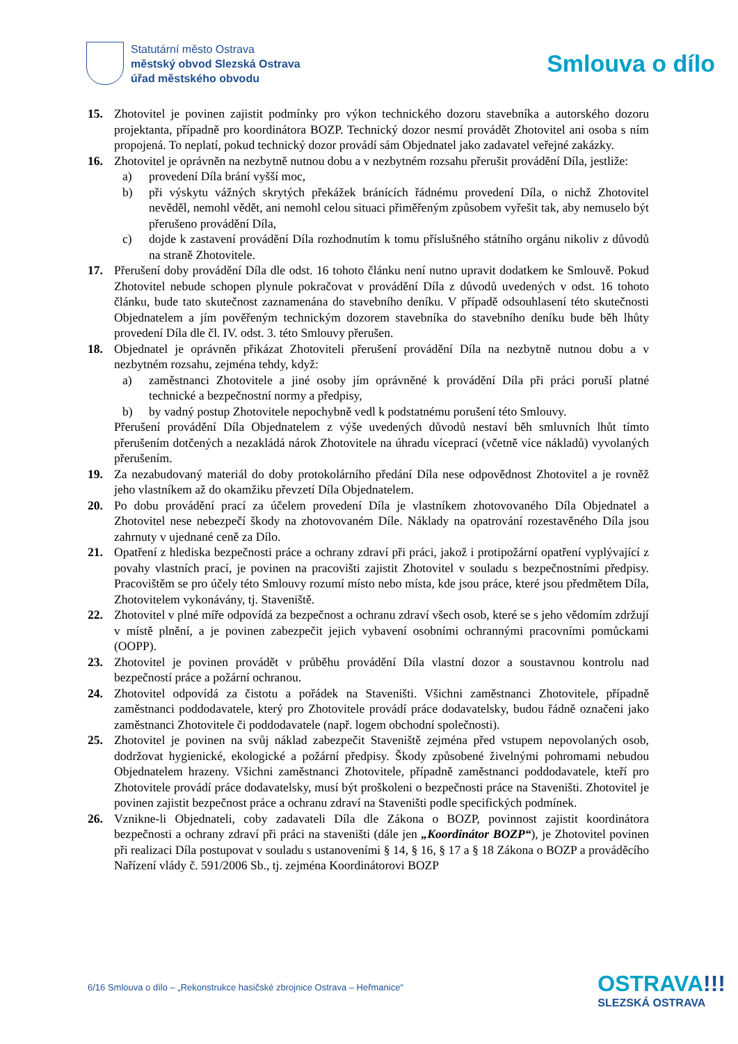Statutární město Ostrava
městský obvod Slezská Ostrava
úřad městského obvodu
Smlouva o dílo
15. Zhotovitel je povinen zajistit podmínky pro výkon technického dozoru stavebníka a autorského dozoru projektanta, případně pro koordinátora BOZP. Technický dozor nesmí provádět Zhotovitel ani osoba s ním propojená. To neplatí, pokud technický dozor provádí sám Objednatel jako zadavatel veřejné zakázky.
16. Zhotovitel je oprávněn na nezbytně nutnou dobu a v nezbytném rozsahu přerušit provádění Díla, jestliže:
a) provedení Díla brání vyšší moc,
b) při výskytu vážných skrytých překážek bránících řádnému provedení Díla, o nichž Zhotovitel nevěděl, nemohl vědět, ani nemohl celou situaci přiměřeným způsobem vyřešit tak, aby nemuselo být přerušeno provádění Díla,
c) dojde k zastavení provádění Díla rozhodnutím k tomu příslušného státního orgánu nikoliv z důvodů na straně Zhotovitele.
17. Přerušení doby provádění Díla dle odst. 16 tohoto článku není nutno upravit dodatkem ke Smlouvě. Pokud Zhotovitel nebude schopen plynule pokračovat v provádění Díla z důvodů uvedených v odst. 16 tohoto článku, bude tato skutečnost zaznamenána do stavebního deníku. V případě odsouhlasení této skutečnosti Objednatelem a jím pověřeným technickým dozorem stavebníka do stavebního deníku bude běh lhůty provedení Díla dle čl. IV. odst. 3. této Smlouvy přerušen.
18. Objednatel je oprávněn přikázat Zhotoviteli přerušení provádění Díla na nezbytně nutnou dobu a v nezbytném rozsahu, zejména tehdy, když:
a) zaměstnanci Zhotovitele a jiné osoby jím oprávněné k provádění Díla při práci poruší platné technické a bezpečnostní normy a předpisy,
b) by vadný postup Zhotovitele nepochybně vedl k podstatnému porušení této Smlouvy.
Přerušení provádění Díla Objednatelem z výše uvedených důvodů nestaví běh smluvních lhůt tímto přerušením dotčených a nezakládá nárok Zhotovitele na úhradu víceprací (včetně více nákladů) vyvolaných přerušením.
19. Za nezabudovaný materiál do doby protokolárního předání Díla nese odpovědnost Zhotovitel a je rovněž jeho vlastníkem až do okamžiku převzetí Díla Objednatelem.
20. Po dobu provádění prací za účelem provedení Díla je vlastníkem zhotovovaného Díla Objednatel a Zhotovitel nese nebezpečí škody na zhotovovaném Díle. Náklady na opatrování rozestavěného Díla jsou zahrnuty v ujednané ceně za Dílo.
21. Opatření z hlediska bezpečnosti práce a ochrany zdraví při práci, jakož i protipožární opatření vyplývající z povahy vlastních prací, je povinen na pracovišti zajistit Zhotovitel v souladu s bezpečnostními předpisy. Pracovištěm se pro účely této Smlouvy rozumí místo nebo místa, kde jsou práce, které jsou předmětem Díla, Zhotovitelem vykonávány, tj. Staveniště.
22. Zhotovitel v plné míře odpovídá za bezpečnost a ochranu zdraví všech osob, které se s jeho vědomím zdržují v místě plnění, a je povinen zabezpečit jejich vybavení osobními ochrannými pracovními pomůckami (OOPP).
23. Zhotovitel je povinen provádět v průběhu provádění Díla vlastní dozor a soustavnou kontrolu nad bezpečností práce a požární ochranou.
24. Zhotovitel odpovídá za čistotu a pořádek na Staveništi. Všichni zaměstnanci Zhotovitele, případně zaměstnanci poddodavatele, který pro Zhotovitele provádí práce dodavatelsky, budou řádně označeni jako zaměstnanci Zhotovitele či poddodavatele (např. logem obchodní společnosti).
25. Zhotovitel je povinen na svůj náklad zabezpečit Staveniště zejména před vstupem nepovolaných osob, dodržovat hygienické, ekologické a požární předpisy. Škody způsobené živelnými pohromami nebudou Objednatelem hrazeny. Všichni zaměstnanci Zhotovitele, případně zaměstnanci poddodavatele, kteří pro Zhotovitele provádí práce dodavatelsky, musí být proškoleni o bezpečnosti práce na Staveništi. Zhotovitel je povinen zajistit bezpečnost práce a ochranu zdraví na Staveništi podle specifických podmínek.
26. Vznikne-li Objednateli, coby zadavateli Díla dle Zákona o BOZP, povinnost zajistit koordinátora bezpečnosti a ochrany zdraví při práci na staveništi (dále jen „Koordinátor BOZP“), je Zhotovitel povinen při realizaci Díla postupovat v souladu s ustanoveními § 14, § 16, § 17 a § 18 Zákona o BOZP a prováděcího Nařízení vlády č. 591/2006 Sb., tj. zejména Koordinátorovi BOZP
6/16 Smlouva o dílo – „Rekonstrukce hasičské zbrojnice Ostrava – Heřmanice“
OSTRAVA!!!
SLEZSKÁ OSTRAVA